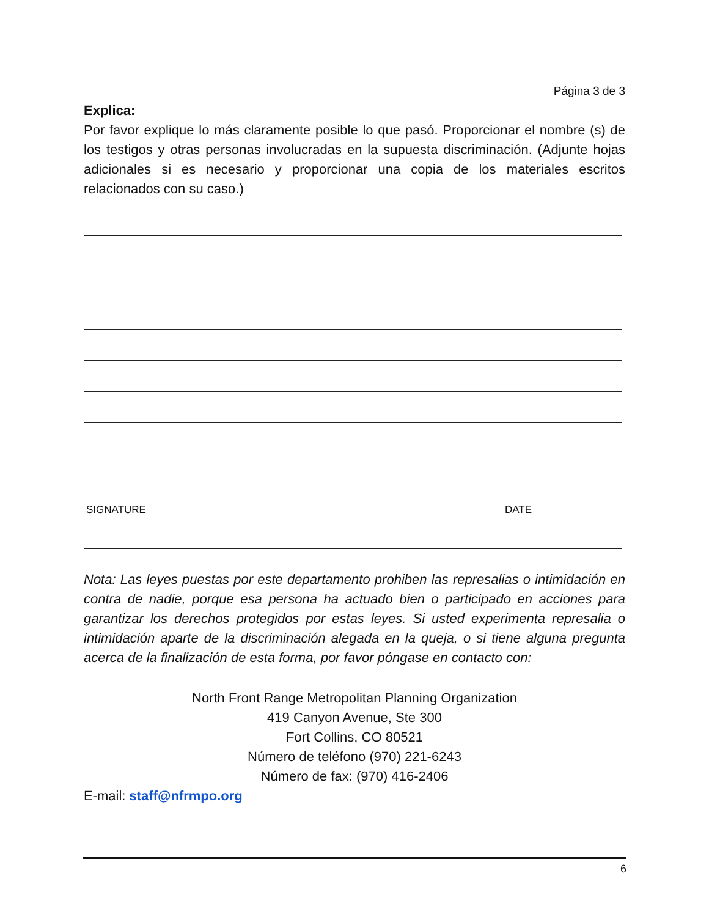Página 3 de 3
Explica:
Por favor explique lo más claramente posible lo que pasó. Proporcionar el nombre (s) de los testigos y otras personas involucradas en la supuesta discriminación. (Adjunte hojas adicionales si es necesario y proporcionar una copia de los materiales escritos relacionados con su caso.)
| SIGNATURE | DATE |
Nota: Las leyes puestas por este departamento prohiben las represalias o intimidación en contra de nadie, porque esa persona ha actuado bien o participado en acciones para garantizar los derechos protegidos por estas leyes. Si usted experimenta represalia o intimidación aparte de la discriminación alegada en la queja, o si tiene alguna pregunta acerca de la finalización de esta forma, por favor póngase en contacto con:
North Front Range Metropolitan Planning Organization
419 Canyon Avenue, Ste 300
Fort Collins, CO 80521
Número de teléfono (970) 221-6243
Número de fax: (970) 416-2406
E-mail: staff@nfrmpo.org
6